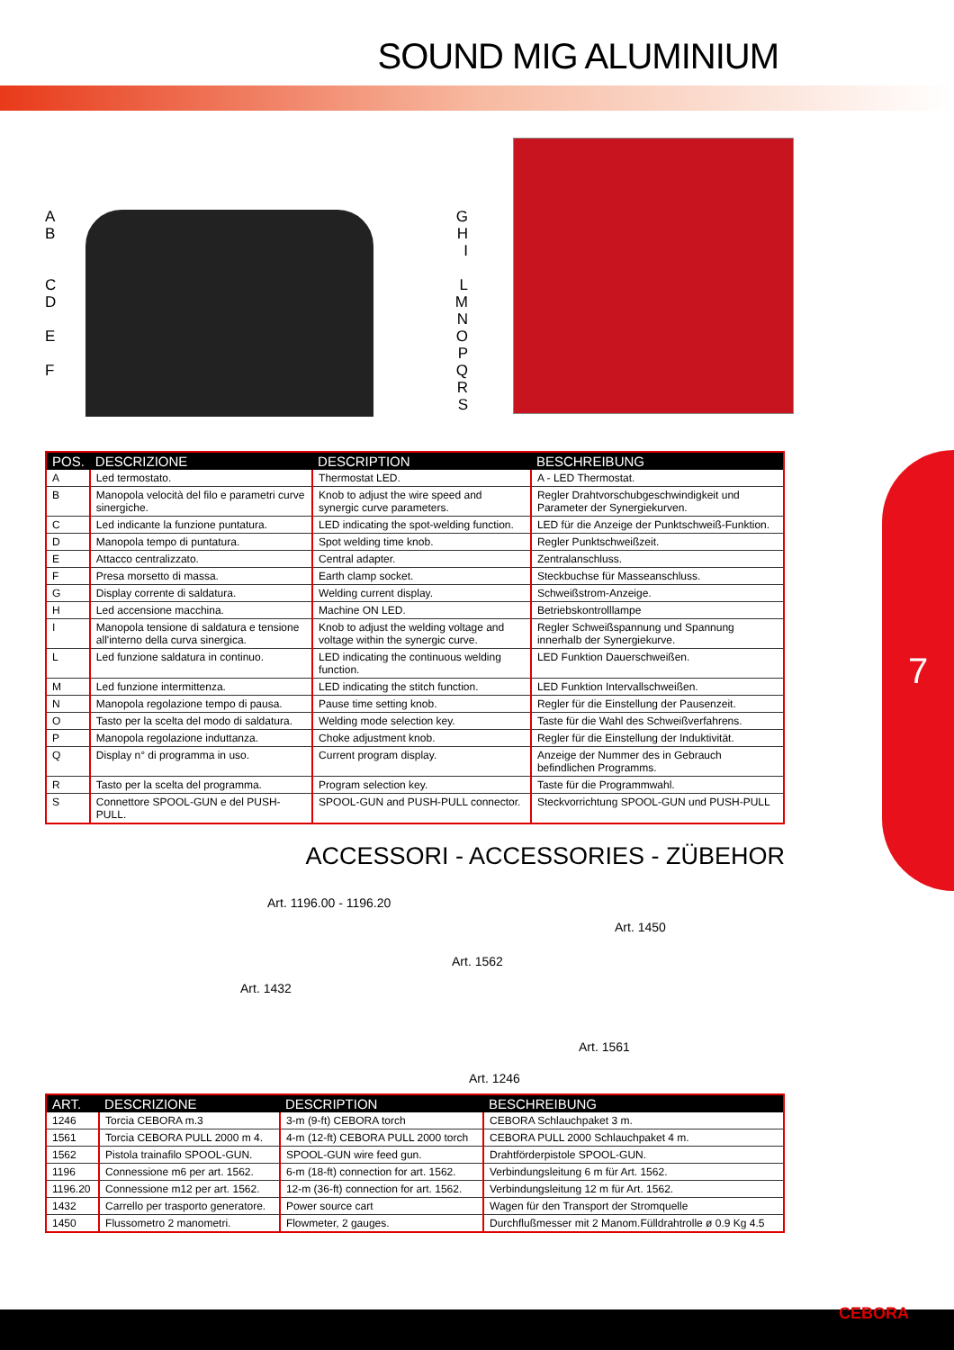SOUND MIG ALUMINIUM
A
B
C
D
E
F
G
H
I
L
M
N
O
P
Q
R
S
| POS. | DESCRIZIONE | DESCRIPTION | BESCHREIBUNG |
| --- | --- | --- | --- |
| A | Led termostato. | Thermostat LED. | A - LED Thermostat. |
| B | Manopola velocità del filo e parametri curve sinergiche. | Knob to adjust the wire speed and synergic curve parameters. | Regler Drahtvorschubgeschwindigkeit und Parameter der Synergiekurven. |
| C | Led indicante la funzione puntatura. | LED indicating the spot-welding function. | LED für die Anzeige der Punktschweiß-Funktion. |
| D | Manopola tempo di puntatura. | Spot welding time knob. | Regler Punktschweißzeit. |
| E | Attacco centralizzato. | Central adapter. | Zentralanschluss. |
| F | Presa morsetto di massa. | Earth clamp socket. | Steckbuchse für Masseanschluss. |
| G | Display corrente di saldatura. | Welding current display. | Schweißstrom-Anzeige. |
| H | Led accensione macchina. | Machine ON LED. | Betriebskontrolllampe |
| I | Manopola tensione di saldatura e tensione all'interno della curva sinergica. | Knob to adjust the welding voltage and voltage within the synergic curve. | Regler Schweißspannung und Spannung innerhalb der Synergiekurve. |
| L | Led funzione saldatura in continuo. | LED indicating the continuous welding function. | LED Funktion Dauerschweißen. |
| M | Led funzione intermittenza. | LED indicating the stitch function. | LED Funktion Intervallschweißen. |
| N | Manopola regolazione tempo di pausa. | Pause time setting knob. | Regler für die Einstellung der Pausenzeit. |
| O | Tasto per la scelta del modo di saldatura. | Welding mode selection key. | Taste für die Wahl des Schweißverfahrens. |
| P | Manopola regolazione induttanza. | Choke adjustment knob. | Regler für die Einstellung der Induktivität. |
| Q | Display n° di programma in uso. | Current program display. | Anzeige der Nummer des in Gebrauch befindlichen Programms. |
| R | Tasto per la scelta del programma. | Program selection key. | Taste für die Programmwahl. |
| S | Connettore SPOOL-GUN e del PUSH-PULL. | SPOOL-GUN and PUSH-PULL connector. | Steckvorrichtung SPOOL-GUN und PUSH-PULL |
ACCESSORI - ACCESSORIES - ZÜBEHOR
Art. 1196.00 - 1196.20
Art. 1450
Art. 1562
Art. 1432
Art. 1561
Art. 1246
| ART. | DESCRIZIONE | DESCRIPTION | BESCHREIBUNG |
| --- | --- | --- | --- |
| 1246 | Torcia CEBORA m.3 | 3-m (9-ft) CEBORA torch | CEBORA Schlauchpaket 3 m. |
| 1561 | Torcia CEBORA PULL 2000 m 4. | 4-m (12-ft) CEBORA PULL 2000 torch | CEBORA PULL 2000 Schlauchpaket 4 m. |
| 1562 | Pistola trainafilo SPOOL-GUN. | SPOOL-GUN wire feed gun. | Drahtförderpistole SPOOL-GUN. |
| 1196 | Connessione m6 per art. 1562. | 6-m (18-ft) connection for art. 1562. | Verbindungsleitung 6 m für Art. 1562. |
| 1196.20 | Connessione m12 per art. 1562. | 12-m (36-ft) connection for art. 1562. | Verbindungsleitung 12 m für Art. 1562. |
| 1432 | Carrello per trasporto generatore. | Power source cart | Wagen für den Transport der Stromquelle |
| 1450 | Flussometro 2 manometri. | Flowmeter, 2 gauges. | Durchflußmesser mit 2 Manom.Fülldrahtrolle ø 0.9 Kg 4.5 |
7
CEBORA